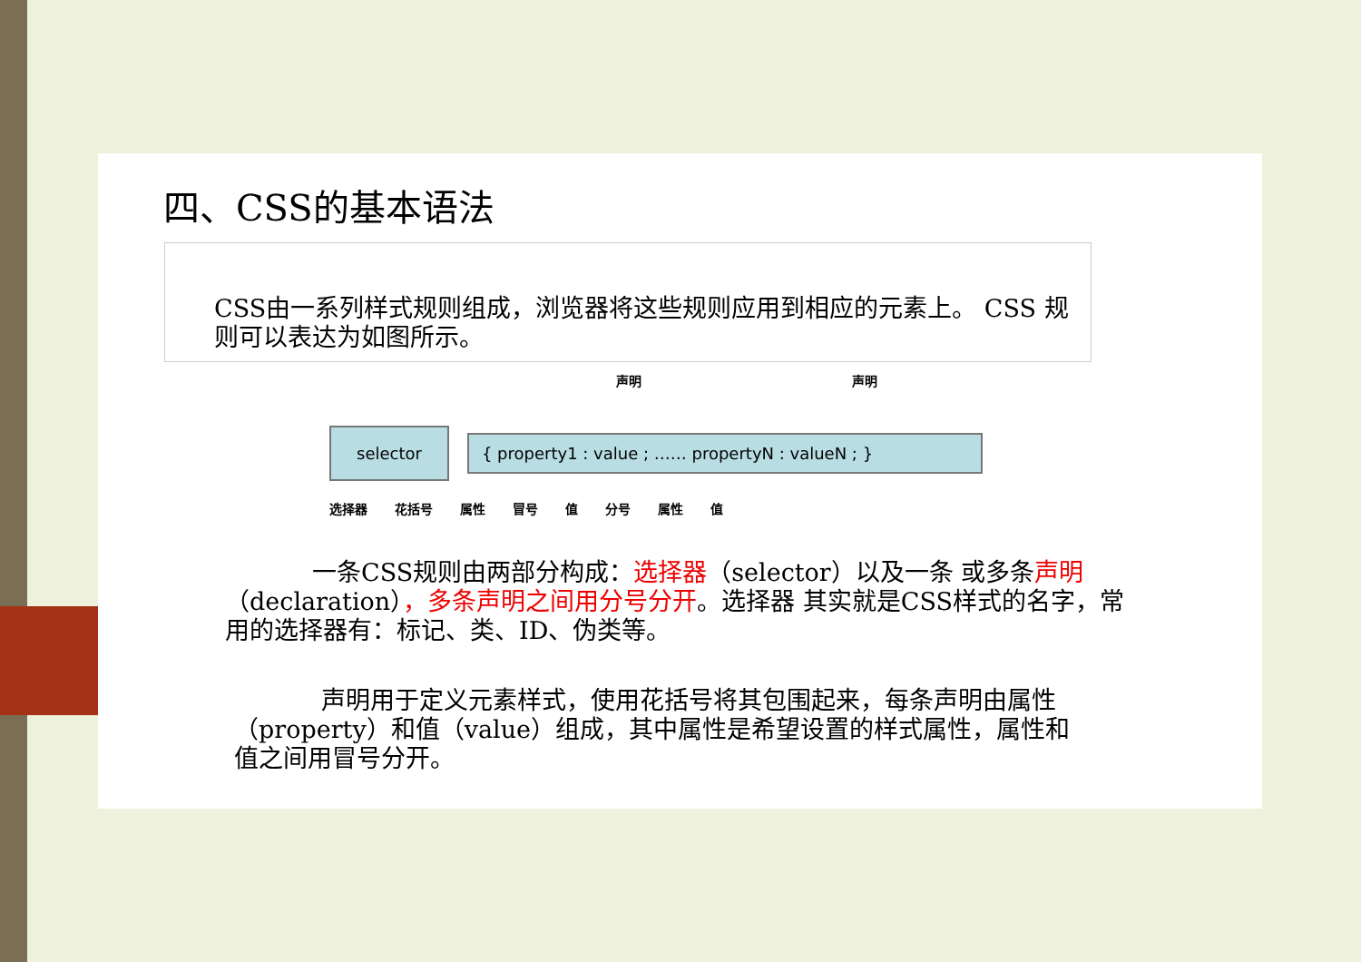四、CSS的基本语法
CSS由一系列样式规则组成，浏览器将这些规则应用到相应的元素上。 CSS 规则可以表达为如图所示。
声明 声明
selector { property1 : value ; …… propertyN : valueN ; }
选择器 花括号 属性 冒号 值 分号 属性 值
一条CSS规则由两部分构成：选择器（selector）以及一条 或多条声明（declaration），多条声明之间用分号分开。选择器 其实就是CSS样式的名字，常用的选择器有：标记、类、ID、伪类等。
声明用于定义元素样式，使用花括号将其包围起来，每条声明由属性（property）和值（value）组成，其中属性是希望设置的样式属性，属性和值之间用冒号分开。